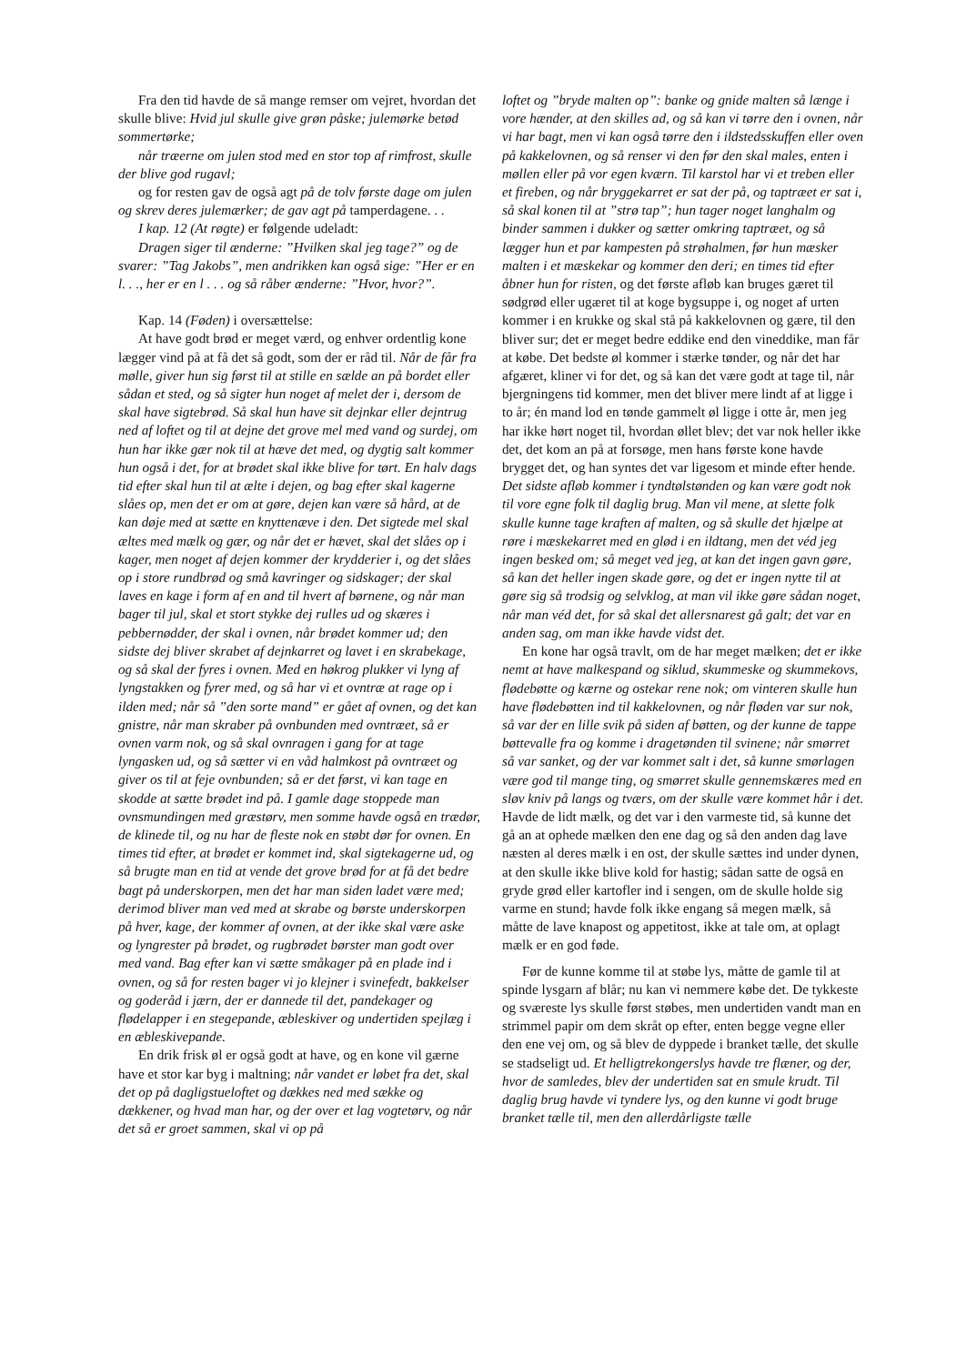Fra den tid havde de så mange remser om vejret, hvordan det skulle blive: Hvid jul skulle give grøn påske; julemørke betød sommertørke;
når træerne om julen stod med en stor top af rimfrost, skulle der blive god rugavl;
og for resten gav de også agt på de tolv første dage om julen og skrev deres julemærker; de gav agt på tamperdagene. . .
I kap. 12 (At røgte) er følgende udeladt:
Dragen siger til ænderne: ”Hvilken skal jeg tage?” og de svarer: ”Tag Jakobs”, men andrikken kan også sige: ”Her er en l. . ., her er en l . . . og så råber ænderne: ”Hvor, hvor?”.
Kap. 14 (Føden) i oversættelse:
At have godt brød er meget værd, og enhver ordentlig kone lægger vind på at få det så godt, som der er råd til. Når de får fra mølle, giver hun sig først til at stille en sælde an på bordet eller sådan et sted, og så sigter hun noget af melet der i, dersom de skal have sigtebrød. Så skal hun have sit dejnkar eller dejntrug ned af loftet og til at dejne det grove mel med vand og surdej, om hun har ikke gær nok til at hæve det med, og dygtig salt kommer hun også i det, for at brødet skal ikke blive for tørt. En halv dags tid efter skal hun til at ælte i dejen, og bag efter skal kagerne slåes op, men det er om at gøre, dejen kan være så hård, at de kan døje med at sætte en knyttenæve i den. Det sigtede mel skal æltes med mælk og gær, og når det er hævet, skal det slåes op i kager, men noget af dejen kommer der krydderier i, og det slåes op i store rundbrød og små kavringer og sidskager; der skal laves en kage i form af en and til hvert af børnene, og når man bager til jul, skal et stort stykke dej rulles ud og skæres i pebbernødder, der skal i ovnen, når brødet kommer ud; den sidste dej bliver skrabet af dejnkarret og lavet i en skrabekage, og så skal der fyres i ovnen. Med en høkrog plukker vi lyng af lyngstakken og fyrer med, og så har vi et ovntræ at rage op i ilden med; når så ”den sorte mand” er gået af ovnen, og det kan gnistre, når man skraber på ovnbunden med ovntræet, så er ovnen varm nok, og så skal ovnragen i gang for at tage lyngasken ud, og så sætter vi en våd halmkost på ovntræet og giver os til at feje ovnbunden; så er det først, vi kan tage en skodde at sætte brødet ind på. I gamle dage stoppede man ovnsmundingen med græstørv, men somme havde også en trædør, de klinede til, og nu har de fleste nok en støbt dør for ovnen. En times tid efter, at brødet er kommet ind, skal sigtekagerne ud, og så brugte man en tid at vende det grove brød for at få det bedre bagt på underskorpen, men det har man siden ladet være med; derimod bliver man ved med at skrabe og børste underskorpen på hver, kage, der kommer af ovnen, at der ikke skal være aske og lyngrester på brødet, og rugbrødet børster man godt over med vand. Bag efter kan vi sætte småkager på en plade ind i ovnen, og så for resten bager vi jo klejner i svinefedt, bakkelser og goderåd i jærn, der er dannede til det, pandekager og flødelapper i en stegepande, æbleskiver og undertiden spejlæg i en æbleskivepande.
En drik frisk øl er også godt at have, og en kone vil gærne have et stor kar byg i maltning; når vandet er løbet fra det, skal det op på dagligstueloftet og dækkes ned med sække og dækkener, og hvad man har, og der over et lag vogtetørv, og når det så er groet sammen, skal vi op på
loftet og ”bryde malten op”: banke og gnide malten så længe i vore hænder, at den skilles ad, og så kan vi tørre den i ovnen, når vi har bagt, men vi kan også tørre den i ildstedsskuffen eller oven på kakkelovnen, og så renser vi den før den skal males, enten i møllen eller på vor egen kværn. Til karstol har vi et treben eller et fireben, og når bryggekarret er sat der på, og taptræet er sat i, så skal konen til at ”strø tap”; hun tager noget langhalm og binder sammen i dukker og sætter omkring taptræet, og så lægger hun et par kampesten på strøhalmen, før hun mæsker malten i et mæskekar og kommer den deri; en times tid efter åbner hun for risten, og det første afløb kan bruges gæret til sødgrød eller ugæret til at koge bygsuppe i, og noget af urten kommer i en krukke og skal stå på kakkelovnen og gære, til den bliver sur; det er meget bedre eddike end den vineddike, man får at købe. Det bedste øl kommer i stærke tønder, og når det har afgæret, kliner vi for det, og så kan det være godt at tage til, når bjergningens tid kommer, men det bliver mere lindt af at ligge i to år; én mand lod en tønde gammelt øl ligge i otte år, men jeg har ikke hørt noget til, hvordan øllet blev; det var nok heller ikke det, det kom an på at forsøge, men hans første kone havde brygget det, og han syntes det var ligesom et minde efter hende. Det sidste afløb kommer i tyndtølstønden og kan være godt nok til vore egne folk til daglig brug. Man vil mene, at slette folk skulle kunne tage kraften af malten, og så skulle det hjælpe at røre i mæskekarret med en glød i en ildtang, men det véd jeg ingen besked om; så meget ved jeg, at kan det ingen gavn gøre, så kan det heller ingen skade gøre, og det er ingen nytte til at gøre sig så trodsig og selvklog, at man vil ikke gøre sådan noget, når man véd det, for så skal det allersnarest gå galt; det var en anden sag, om man ikke havde vidst det.
En kone har også travlt, om de har meget mælken; det er ikke nemt at have malkespand og siklud, skummeske og skummekovs, flødebøtte og kærne og ostekar rene nok; om vinteren skulle hun have flødebøtten ind til kakkelovnen, og når fløden var sur nok, så var der en lille svik på siden af bøtten, og der kunne de tappe bøttevalle fra og komme i dragetønden til svinene; når smørret så var sanket, og der var kommet salt i det, så kunne smørlagen være god til mange ting, og smørret skulle gennemskæres med en sløv kniv på langs og tværs, om der skulle være kommet hår i det. Havde de lidt mælk, og det var i den varmeste tid, så kunne det gå an at ophede mælken den ene dag og så den anden dag lave næsten al deres mælk i en ost, der skulle sættes ind under dynen, at den skulle ikke blive kold for hastig; sådan satte de også en gryde grød eller kartofler ind i sengen, om de skulle holde sig varme en stund; havde folk ikke engang så megen mælk, så måtte de lave knapost og appetitost, ikke at tale om, at oplagt mælk er en god føde.
Før de kunne komme til at støbe lys, måtte de gamle til at spinde lysgarn af blår; nu kan vi nemmere købe det. De tykkeste og sværeste lys skulle først støbes, men undertiden vandt man en strimmel papir om dem skråt op efter, enten begge vegne eller den ene vej om, og så blev de dyppede i branket tælle, det skulle se stadseligt ud. Et helligtrekongerslys havde tre flæner, og der, hvor de samledes, blev der undertiden sat en smule krudt. Til daglig brug havde vi tyndere lys, og den kunne vi godt bruge branket tælle til, men den allerdårligste tælle